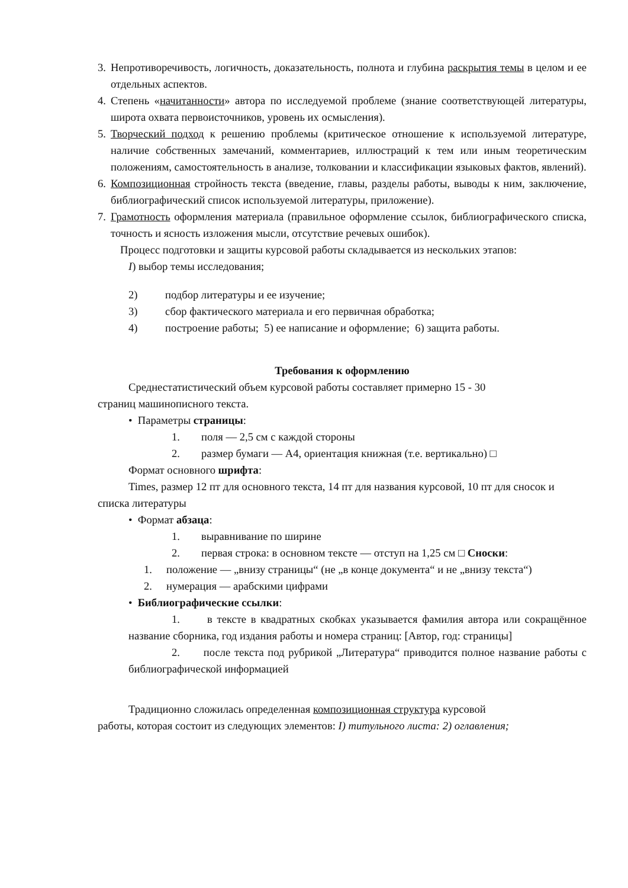3. Непротиворечивость, логичность, доказательность, полнота и глубина раскрытия темы в целом и ее отдельных аспектов.
4. Степень «начитанности» автора по исследуемой проблеме (знание соответствующей литературы, широта охвата первоисточников, уровень их осмысления).
5. Творческий подход к решению проблемы (критическое отношение к используемой литературе, наличие собственных замечаний, комментариев, иллюстраций к тем или иным теоретическим положениям, самостоятельность в анализе, толковании и классификации языковых фактов, явлений).
6. Композиционная стройность текста (введение, главы, разделы работы, выводы к ним, заключение, библиографический список используемой литературы, приложение).
7. Грамотность оформления материала (правильное оформление ссылок, библиографического списка, точность и ясность изложения мысли, отсутствие речевых ошибок).
Процесс подготовки и защиты курсовой работы складывается из нескольких этапов:
I) выбор темы исследования;
2) подбор литературы и ее изучение;
3) сбор фактического материала и его первичная обработка;
4) построение работы; 5) ее написание и оформление; 6) защита работы.
Требования к оформлению
Среднестатистический объем курсовой работы составляет примерно 15 - 30
страниц машинописного текста.
• Параметры страницы:
1. поля — 2,5 см с каждой стороны
2. размер бумаги — А4, ориентация книжная (т.е. вертикально) □
Формат основного шрифта:
Times, размер 12 пт для основного текста, 14 пт для названия курсовой, 10 пт для сносок и списка литературы
• Формат абзаца:
1. выравнивание по ширине
2. первая строка: в основном тексте — отступ на 1,25 см □ Сноски:
1. положение — „внизу страницы“ (не „в конце документа“ и не „внизу текста“)
2. нумерация — арабскими цифрами
• Библиографические ссылки:
1. в тексте в квадратных скобках указывается фамилия автора или сокращённое название сборника, год издания работы и номера страниц: [Автор, год: страницы]
2. после текста под рубрикой „Литература“ приводится полное название работы с библиографической информацией
Традиционно сложилась определенная композиционная структура курсовой
работы, которая состоит из следующих элементов: I) титульного листа: 2) оглавления;